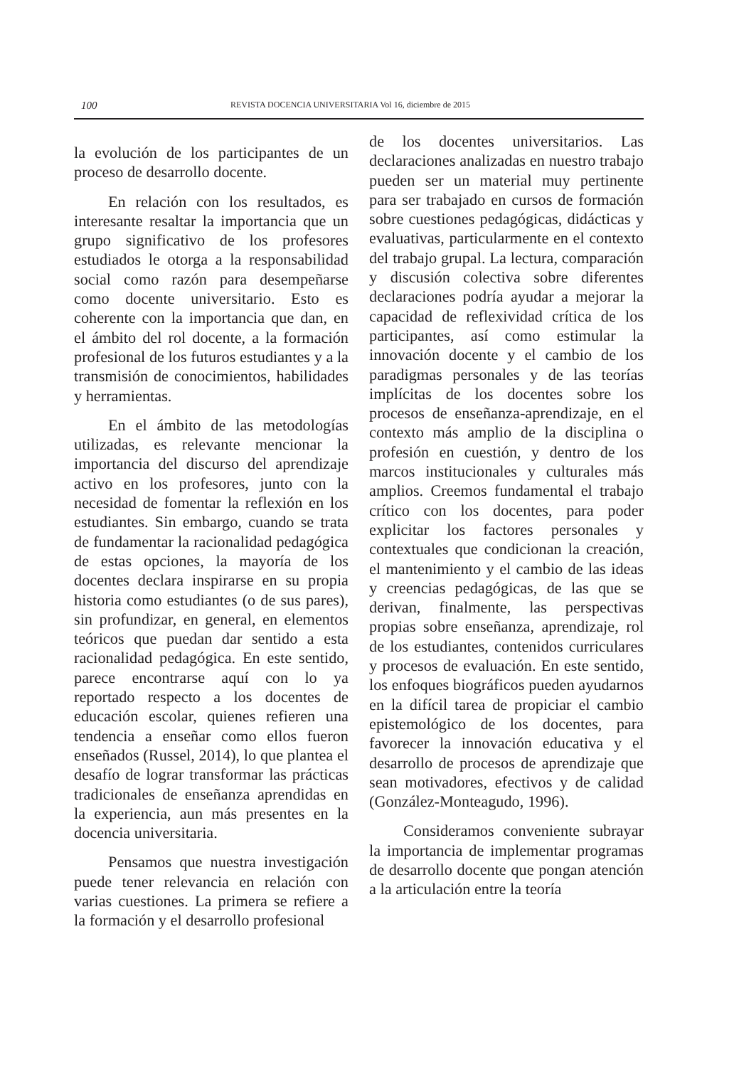100 REVISTA DOCENCIA UNIVERSITARIA Vol 16, diciembre de 2015
la evolución de los participantes de un proceso de desarrollo docente.
En relación con los resultados, es interesante resaltar la importancia que un grupo significativo de los profesores estudiados le otorga a la responsabilidad social como razón para desempeñarse como docente universitario. Esto es coherente con la importancia que dan, en el ámbito del rol docente, a la formación profesional de los futuros estudiantes y a la transmisión de conocimientos, habilidades y herramientas.
En el ámbito de las metodologías utilizadas, es relevante mencionar la importancia del discurso del aprendizaje activo en los profesores, junto con la necesidad de fomentar la reflexión en los estudiantes. Sin embargo, cuando se trata de fundamentar la racionalidad pedagógica de estas opciones, la mayoría de los docentes declara inspirarse en su propia historia como estudiantes (o de sus pares), sin profundizar, en general, en elementos teóricos que puedan dar sentido a esta racionalidad pedagógica. En este sentido, parece encontrarse aquí con lo ya reportado respecto a los docentes de educación escolar, quienes refieren una tendencia a enseñar como ellos fueron enseñados (Russel, 2014), lo que plantea el desafío de lograr transformar las prácticas tradicionales de enseñanza aprendidas en la experiencia, aun más presentes en la docencia universitaria.
Pensamos que nuestra investigación puede tener relevancia en relación con varias cuestiones. La primera se refiere a la formación y el desarrollo profesional
de los docentes universitarios. Las declaraciones analizadas en nuestro trabajo pueden ser un material muy pertinente para ser trabajado en cursos de formación sobre cuestiones pedagógicas, didácticas y evaluativas, particularmente en el contexto del trabajo grupal. La lectura, comparación y discusión colectiva sobre diferentes declaraciones podría ayudar a mejorar la capacidad de reflexividad crítica de los participantes, así como estimular la innovación docente y el cambio de los paradigmas personales y de las teorías implícitas de los docentes sobre los procesos de enseñanza-aprendizaje, en el contexto más amplio de la disciplina o profesión en cuestión, y dentro de los marcos institucionales y culturales más amplios. Creemos fundamental el trabajo crítico con los docentes, para poder explicitar los factores personales y contextuales que condicionan la creación, el mantenimiento y el cambio de las ideas y creencias pedagógicas, de las que se derivan, finalmente, las perspectivas propias sobre enseñanza, aprendizaje, rol de los estudiantes, contenidos curriculares y procesos de evaluación. En este sentido, los enfoques biográficos pueden ayudarnos en la difícil tarea de propiciar el cambio epistemológico de los docentes, para favorecer la innovación educativa y el desarrollo de procesos de aprendizaje que sean motivadores, efectivos y de calidad (González-Monteagudo, 1996).
Consideramos conveniente subrayar la importancia de implementar programas de desarrollo docente que pongan atención a la articulación entre la teoría